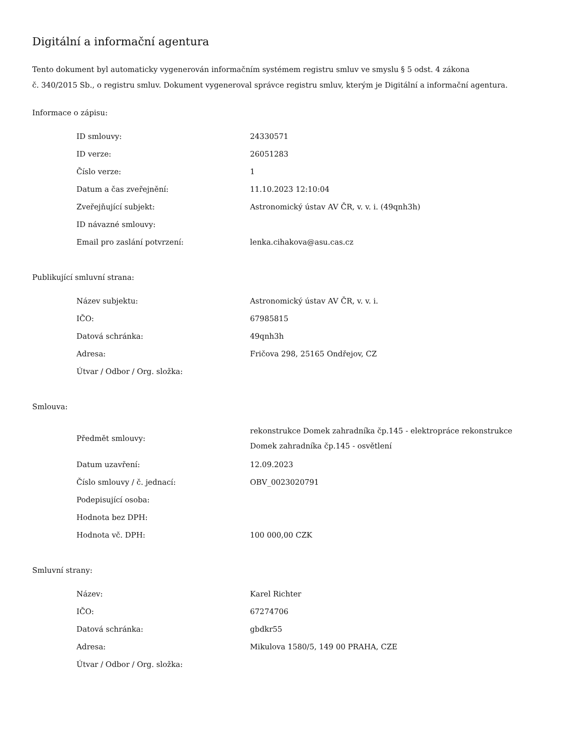Digitální a informační agentura
Tento dokument byl automaticky vygenerován informačním systémem registru smluv ve smyslu § 5 odst. 4 zákona
č. 340/2015 Sb., o registru smluv. Dokument vygeneroval správce registru smluv, kterým je Digitální a informační agentura.
Informace o zápisu:
| ID smlouvy: | 24330571 |
| ID verze: | 26051283 |
| Číslo verze: | 1 |
| Datum a čas zveřejnění: | 11.10.2023 12:10:04 |
| Zveřejňující subjekt: | Astronomický ústav AV ČR, v. v. i. (49qnh3h) |
| ID návazné smlouvy: | |
| Email pro zaslání potvrzení: | lenka.cihakova@asu.cas.cz |
Publikující smluvní strana:
| Název subjektu: | Astronomický ústav AV ČR, v. v. i. |
| IČO: | 67985815 |
| Datová schránka: | 49qnh3h |
| Adresa: | Fričova 298, 25165 Ondřejov, CZ |
| Útvar / Odbor / Org. složka: | |
Smlouva:
| Předmět smlouvy: | rekonstrukce Domek zahradníka čp.145 - elektropráce rekonstrukce Domek zahradníka čp.145 - osvětlení |
| Datum uzavření: | 12.09.2023 |
| Číslo smlouvy / č. jednací: | OBV_0023020791 |
| Podepisující osoba: | |
| Hodnota bez DPH: | |
| Hodnota vč. DPH: | 100 000,00 CZK |
Smluvní strany:
| Název: | Karel Richter |
| IČO: | 67274706 |
| Datová schránka: | gbdkr55 |
| Adresa: | Mikulova 1580/5, 149 00 PRAHA, CZE |
| Útvar / Odbor / Org. složka: | |